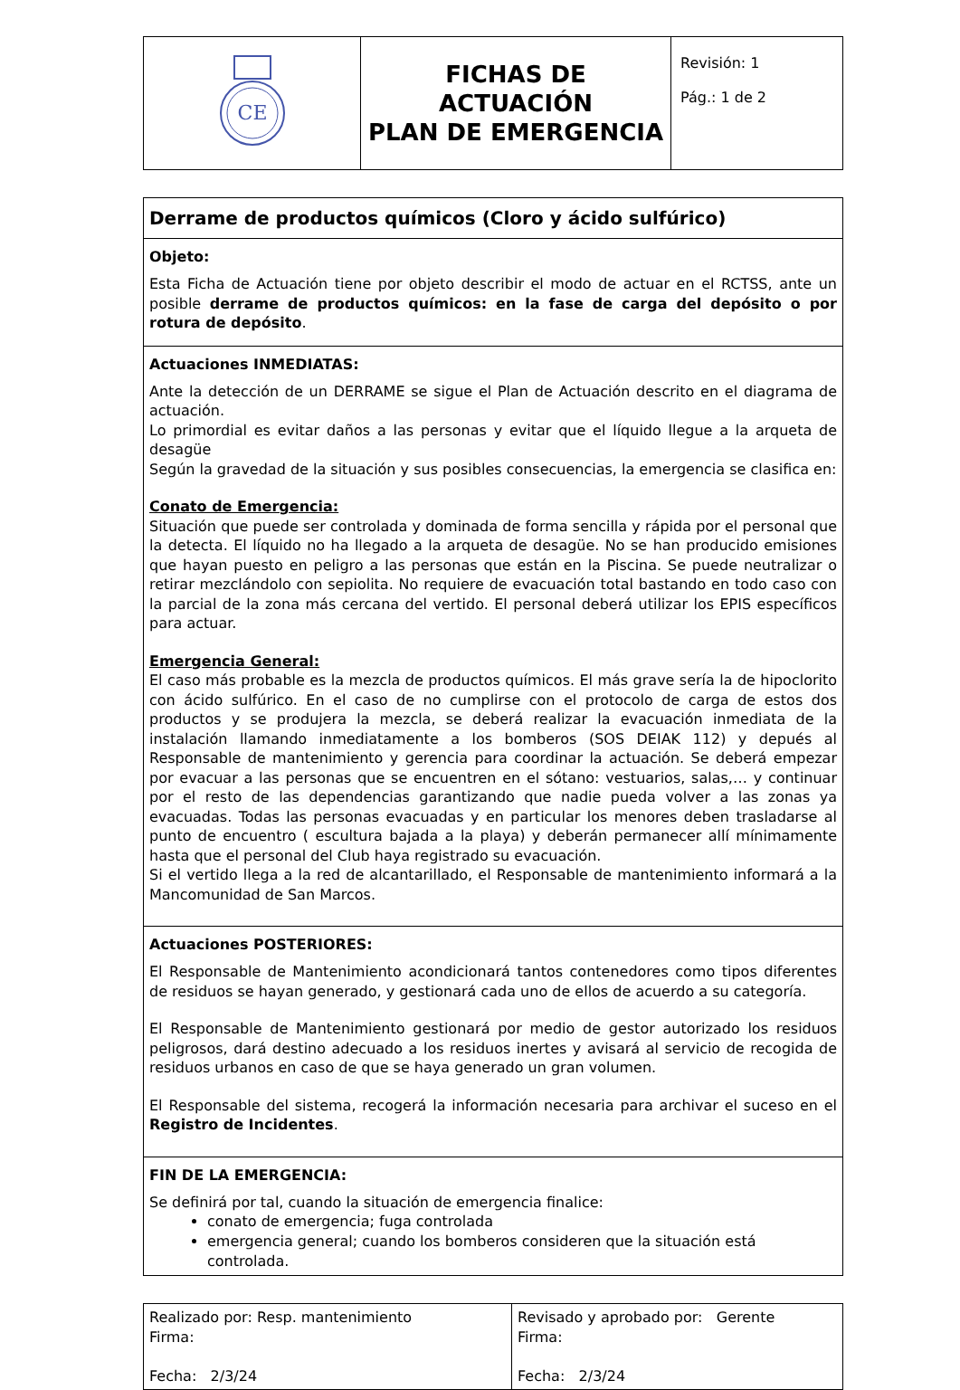| CE | FICHAS DE ACTUACIÓN PLAN DE EMERGENCIA | Revisión: 1 Pág.: 1 de 2 |
| Derrame de productos químicos (Cloro y ácido sulfúrico) |
| Objeto: Esta Ficha de Actuación tiene por objeto describir el modo de actuar en el RCTSS, ante un posible derrame de productos químicos: en la fase de carga del depósito o por rotura de depósito . |
| Actuaciones INMEDIATAS: Ante la detección de un DERRAME se sigue el Plan de Actuación descrito en el diagrama de actuación. Lo primordial es evitar daños a las personas y evitar que el líquido llegue a la arqueta de desagüe Según la gravedad de la situación y sus posibles consecuencias, la emergencia se clasifica en: Conato de Emergencia: Situación que puede ser controlada y dominada de forma sencilla y rápida por el personal que la detecta. El líquido no ha llegado a la arqueta de desagüe. No se han producido emisiones que hayan puesto en peligro a las personas que están en la Piscina. Se puede neutralizar o retirar mezclándolo con sepiolita. No requiere de evacuación total bastando en todo caso con la parcial de la zona más cercana del vertido. El personal deberá utilizar los EPIS específicos para actuar. Emergencia General: El caso más probable es la mezcla de productos químicos. El más grave sería la de hipoclorito con ácido sulfúrico. En el caso de no cumplirse con el protocolo de carga de estos dos productos y se produjera la mezcla, se deberá realizar la evacuación inmediata de la instalación llamando inmediatamente a los bomberos (SOS DEIAK 112) y depués al Responsable de mantenimiento y gerencia para coordinar la actuación. Se deberá empezar por evacuar a las personas que se encuentren en el sótano: vestuarios, salas,… y continuar por el resto de las dependencias garantizando que nadie pueda volver a las zonas ya evacuadas. Todas las personas evacuadas y en particular los menores deben trasladarse al punto de encuentro ( escultura bajada a la playa) y deberán permanecer allí mínimamente hasta que el personal del Club haya registrado su evacuación. Si el vertido llega a la red de alcantarillado, el Responsable de mantenimiento informará a la Mancomunidad de San Marcos. |
| Actuaciones POSTERIORES: El Responsable de Mantenimiento acondicionará tantos contenedores como tipos diferentes de residuos se hayan generado, y gestionará cada uno de ellos de acuerdo a su categoría. El Responsable de Mantenimiento gestionará por medio de gestor autorizado los residuos peligrosos, dará destino adecuado a los residuos inertes y avisará al servicio de recogida de residuos urbanos en caso de que se haya generado un gran volumen. El Responsable del sistema, recogerá la información necesaria para archivar el suceso en el Registro de Incidentes . |
| FIN DE LA EMERGENCIA: Se definirá por tal, cuando la situación de emergencia finalice: conato de emergencia; fuga controlada emergencia general; cuando los bomberos consideren que la situación está controlada. |
| Realizado por: Resp. mantenimiento Firma: Fecha: 2/3/24 | Revisado y aprobado por: Gerente Firma: Fecha: 2/3/24 |